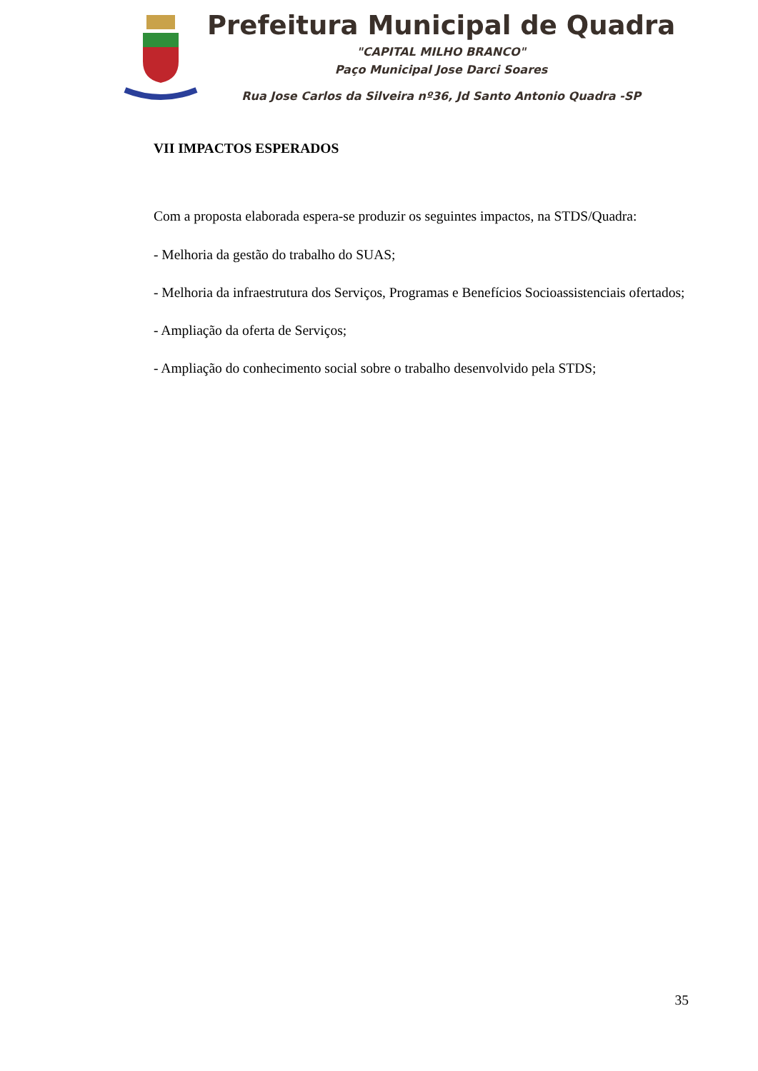Prefeitura Municipal de Quadra
"CAPITAL MILHO BRANCO"
Paço Municipal Jose Darci Soares
Rua Jose Carlos da Silveira nº36, Jd Santo Antonio Quadra -SP
VII IMPACTOS ESPERADOS
Com a proposta elaborada espera-se produzir os seguintes impactos, na STDS/Quadra:
- Melhoria da gestão do trabalho do SUAS;
- Melhoria da infraestrutura dos Serviços, Programas e Benefícios Socioassistenciais ofertados;
- Ampliação da oferta de Serviços;
- Ampliação do conhecimento social sobre o trabalho desenvolvido pela STDS;
35